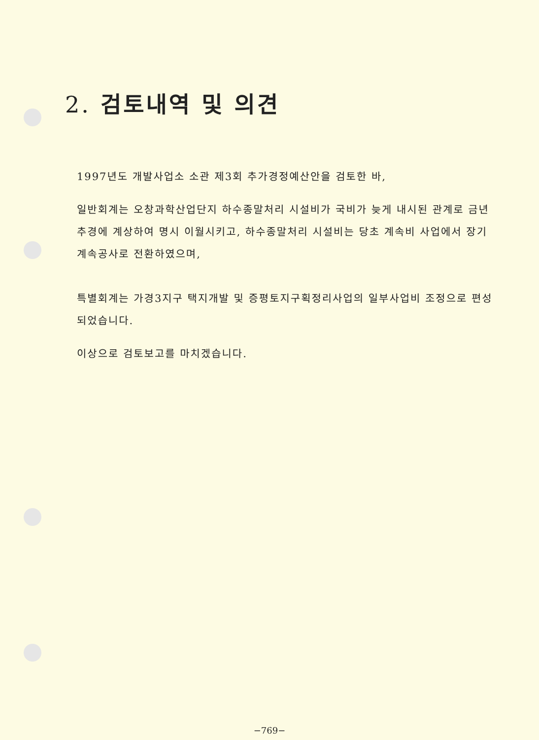2. 검토내역 및 의견
1997년도 개발사업소 소관 제3회 추가경정예산안을 검토한 바,
일반회계는 오창과학산업단지 하수종말처리 시설비가 국비가 늦게 내시된 관계로 금년 추경에 계상하여 명시 이월시키고, 하수종말처리 시설비는 당초 계속비 사업에서 장기 계속공사로 전환하였으며,
특별회계는 가경3지구 택지개발 및 증평토지구획정리사업의 일부사업비 조정으로 편성되었습니다.
이상으로 검토보고를 마치겠습니다.
−769−